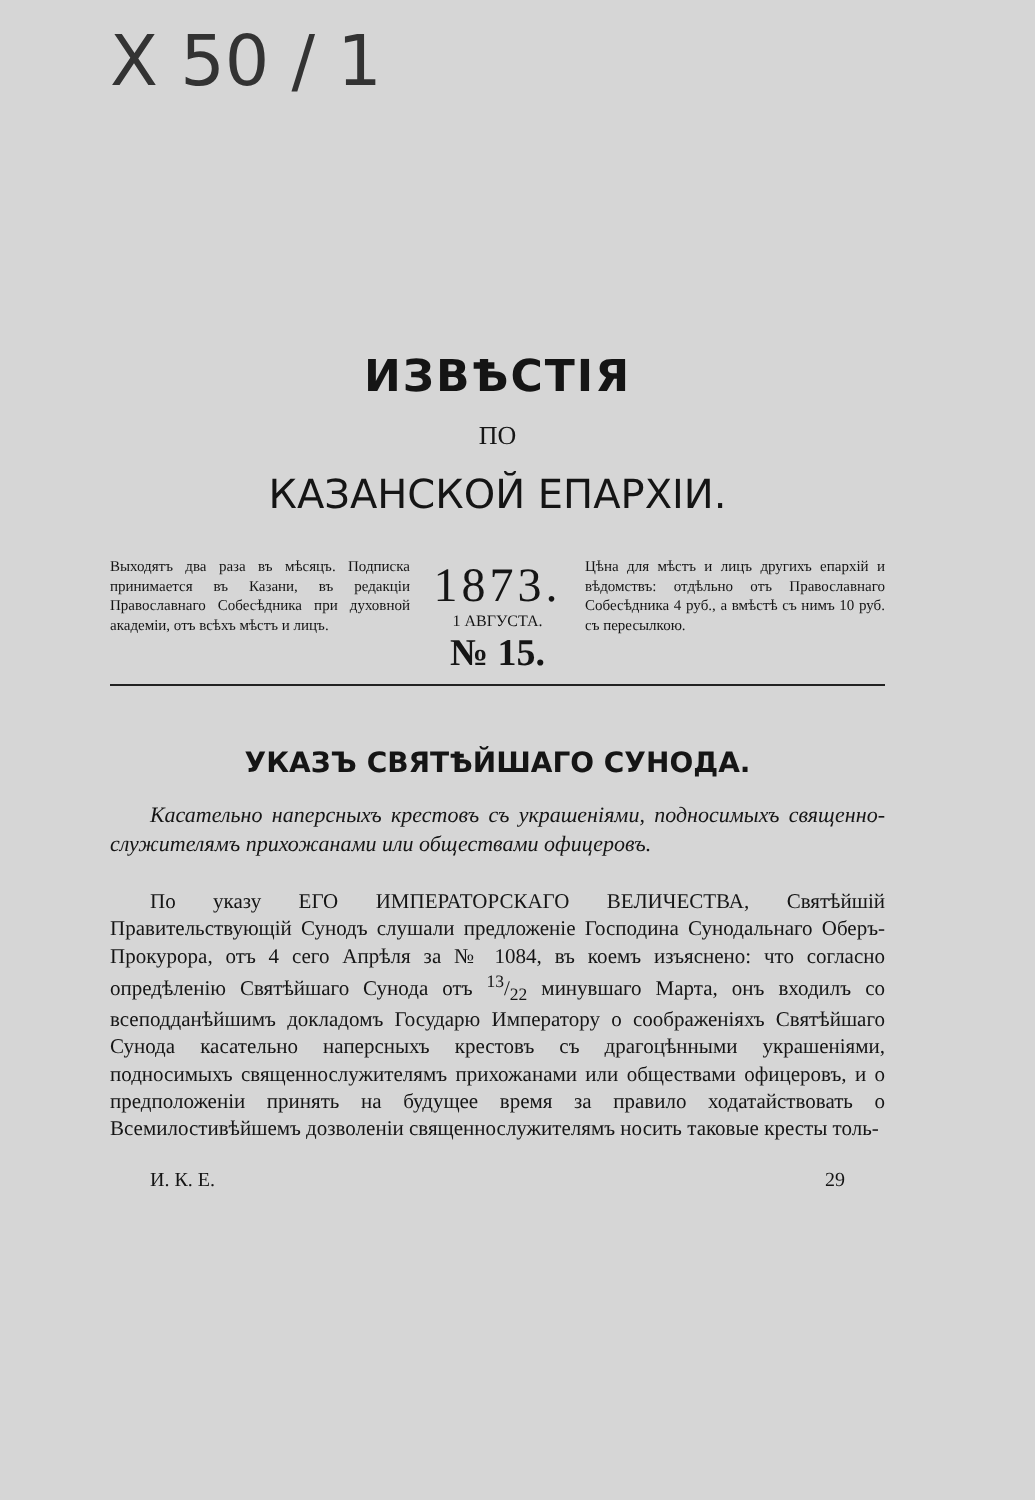X 50 / 1
ИЗВѢСТІЯ
ПО
КАЗАНСКОЙ ЕПАРХІИ.
Выходятъ два раза въ мѣсяцъ. Подписка принимается въ Казани, въ редакціи Православнаго Собесѣдника при духовной академіи, отъ всѣхъ мѣстъ и лицъ.
1873.
1 АВГУСТА.
№ 15.
Цѣна для мѣстъ и лицъ другихъ епархій и вѣдомствъ: отдѣльно отъ Православнаго Собесѣдника 4 руб., а вмѣстѣ съ нимъ 10 руб. съ пересылкою.
УКАЗЪ СВЯТѢЙШАГО СУНОДА.
Касательно наперсныхъ крестовъ съ украшеніями, подносимыхъ священно-служителямъ прихожанами или обществами офицеровъ.
По указу ЕГО ИМПЕРАТОРСКАГО ВЕЛИЧЕСТВА, Святѣйшій Правительствующій Сунодъ слушали предложеніе Господина Сунодальнаго Оберъ-Прокурора, отъ 4 сего Апрѣля за № 1084, въ коемъ изъяснено: что согласно опредѣленію Святѣйшаго Сунода отъ 13/22 минувшаго Марта, онъ входилъ со всеподданѣйшимъ докладомъ Государю Императору о соображеніяхъ Святѣйшаго Сунода касательно наперсныхъ крестовъ съ драгоцѣнными украшеніями, подносимыхъ священнослужителямъ прихожанами или обществами офицеровъ, и о предположеніи принять на будущее время за правило ходатайствовать о Всемилостивѣйшемъ дозволеніи священнослужителямъ носить таковые кресты толь-
И. К. Е. 29